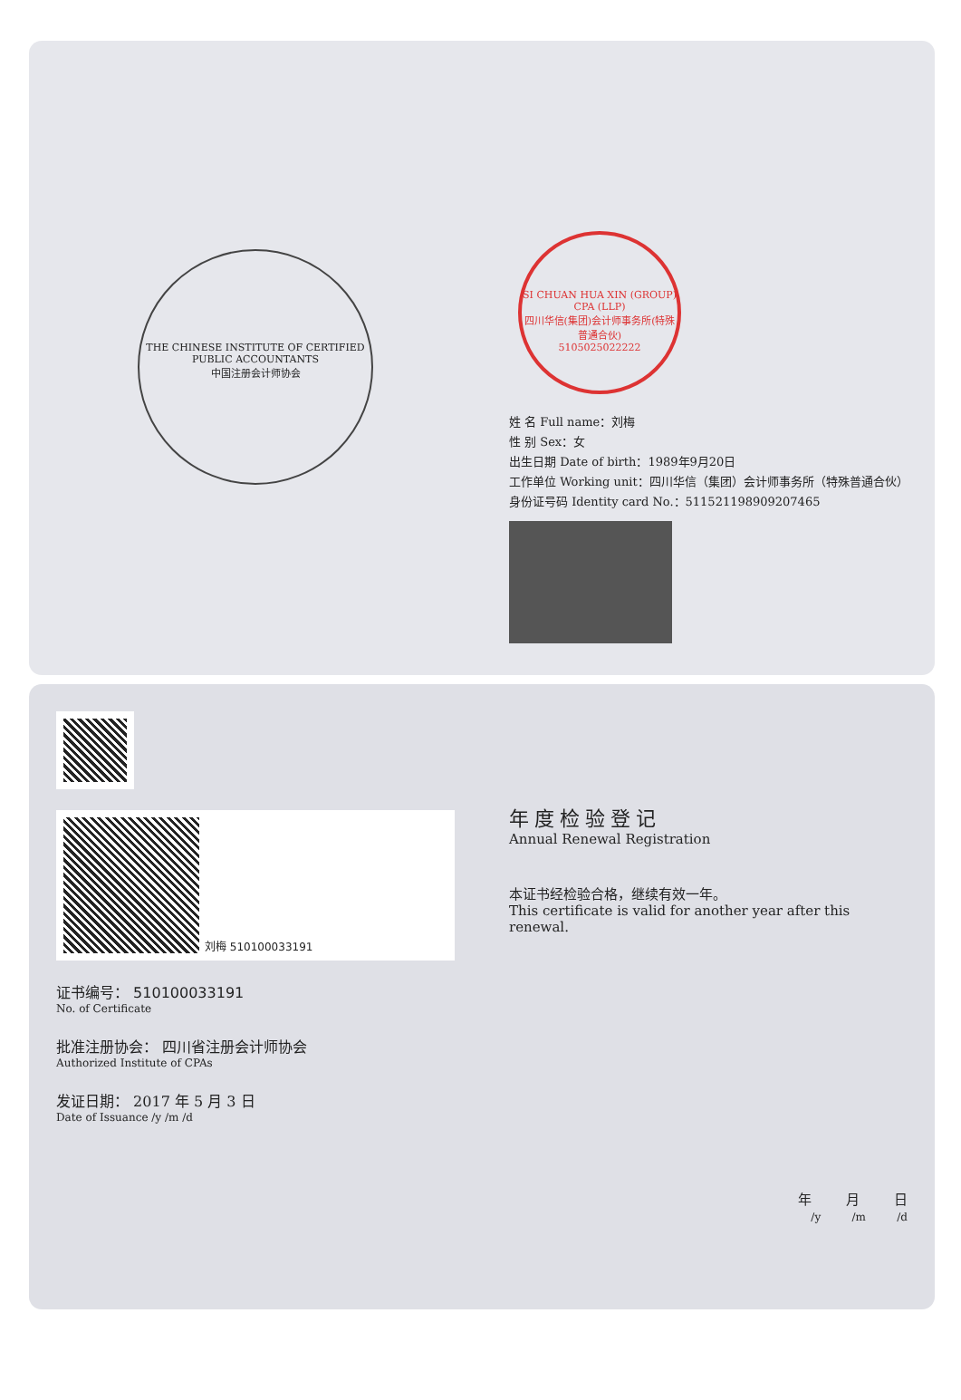THE CHINESE INSTITUTE OF CERTIFIED PUBLIC ACCOUNTANTS
中国注册会计师协会
SI CHUAN HUA XIN (GROUP) CPA (LLP)
四川华信(集团)会计师事务所(特殊普通合伙)
5105025022222
姓 名 Full name：刘梅
性 别 Sex：女
出生日期 Date of birth：1989年9月20日
工作单位 Working unit：四川华信（集团）会计师事务所（特殊普通合伙）
身份证号码 Identity card No.：511521198909207465
刘梅 510100033191
证书编号： 510100033191
No. of Certificate
批准注册协会： 四川省注册会计师协会
Authorized Institute of CPAs
发证日期： 2017 年 5 月 3 日
Date of Issuance /y /m /d
年度检验登记
Annual Renewal Registration
本证书经检验合格，继续有效一年。
This certificate is valid for another year after this renewal.
年 月 日
/y /m /d